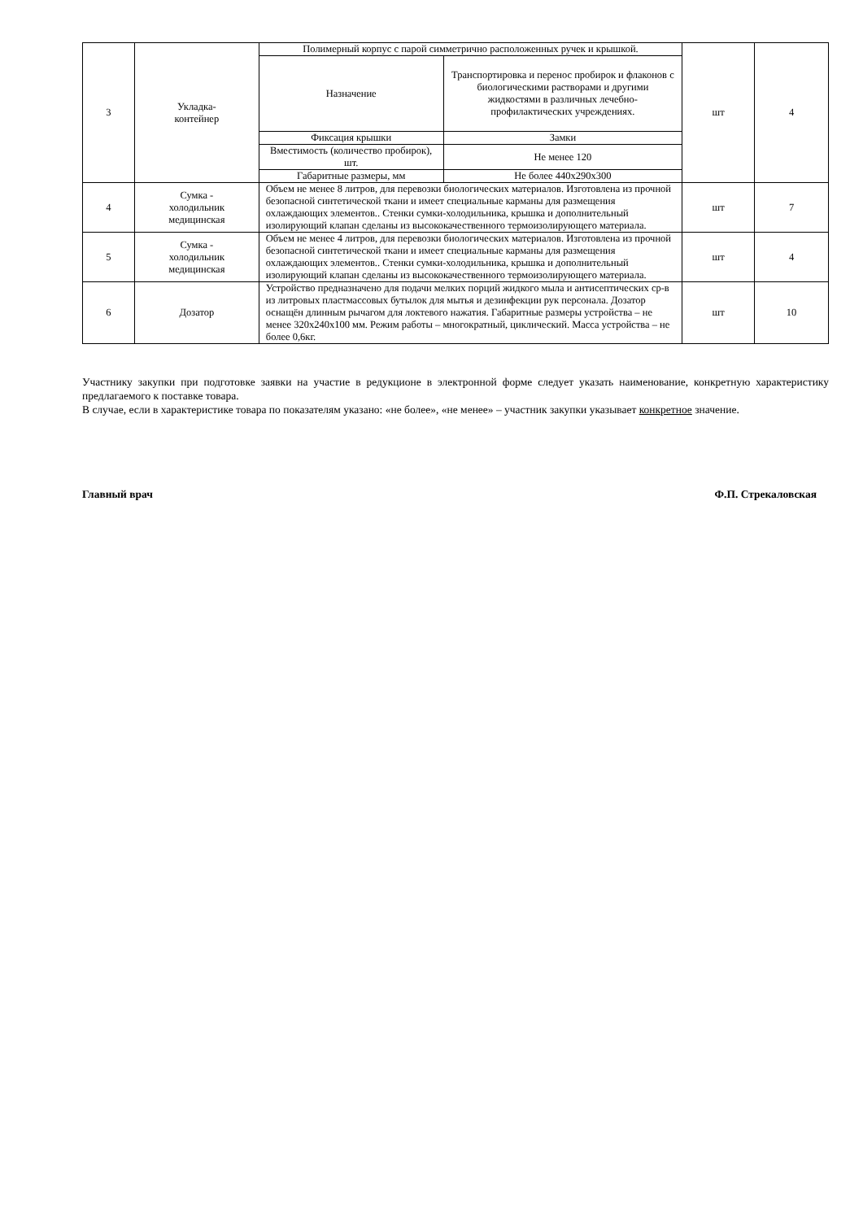| 3 | Укладка- контейнер | Полимерный корпус с парой симметрично расположенных ручек и крышкой. | | шт | 4 |
| | | Назначение | Транспортировка и перенос пробирок и флаконов с биологическими растворами и другими жидкостями в различных лечебно-профилактических учреждениях. | | |
| | | Фиксация крышки | Замки | | |
| | | Вместимость (количество пробирок), шт. | Не менее 120 | | |
| | | Габаритные размеры, мм | Не более 440х290х300 | | |
| 4 | Сумка - холодильник медицинская | Объем не менее 8 литров, для перевозки биологических материалов. Изготовлена из прочной безопасной синтетической ткани и имеет специальные карманы для размещения охлаждающих элементов.. Стенки сумки-холодильника, крышка и дополнительный изолирующий клапан сделаны из высококачественного термоизолирующего материала. | | шт | 7 |
| 5 | Сумка - холодильник медицинская | Объем не менее 4 литров, для перевозки биологических материалов. Изготовлена из прочной безопасной синтетической ткани и имеет специальные карманы для размещения охлаждающих элементов.. Стенки сумки-холодильника, крышка и дополнительный изолирующий клапан сделаны из высококачественного термоизолирующего материала. | | шт | 4 |
| 6 | Дозатор | Устройство предназначено для подачи мелких порций жидкого мыла и антисептических ср-в из литровых пластмассовых бутылок для мытья и дезинфекции рук персонала. Дозатор оснащён длинным рычагом для локтевого нажатия. Габаритные размеры устройства – не менее 320х240х100 мм. Режим работы – многократный, циклический. Масса устройства – не более 0,6кг. | | шт | 10 |
Участнику закупки при подготовке заявки на участие в редукционе в электронной форме следует указать наименование, конкретную характеристику предлагаемого к поставке товара.
В случае, если в характеристике товара по показателям указано: «не более», «не менее» – участник закупки указывает конкретное значение.
Главный врач Ф.П. Стрекаловская